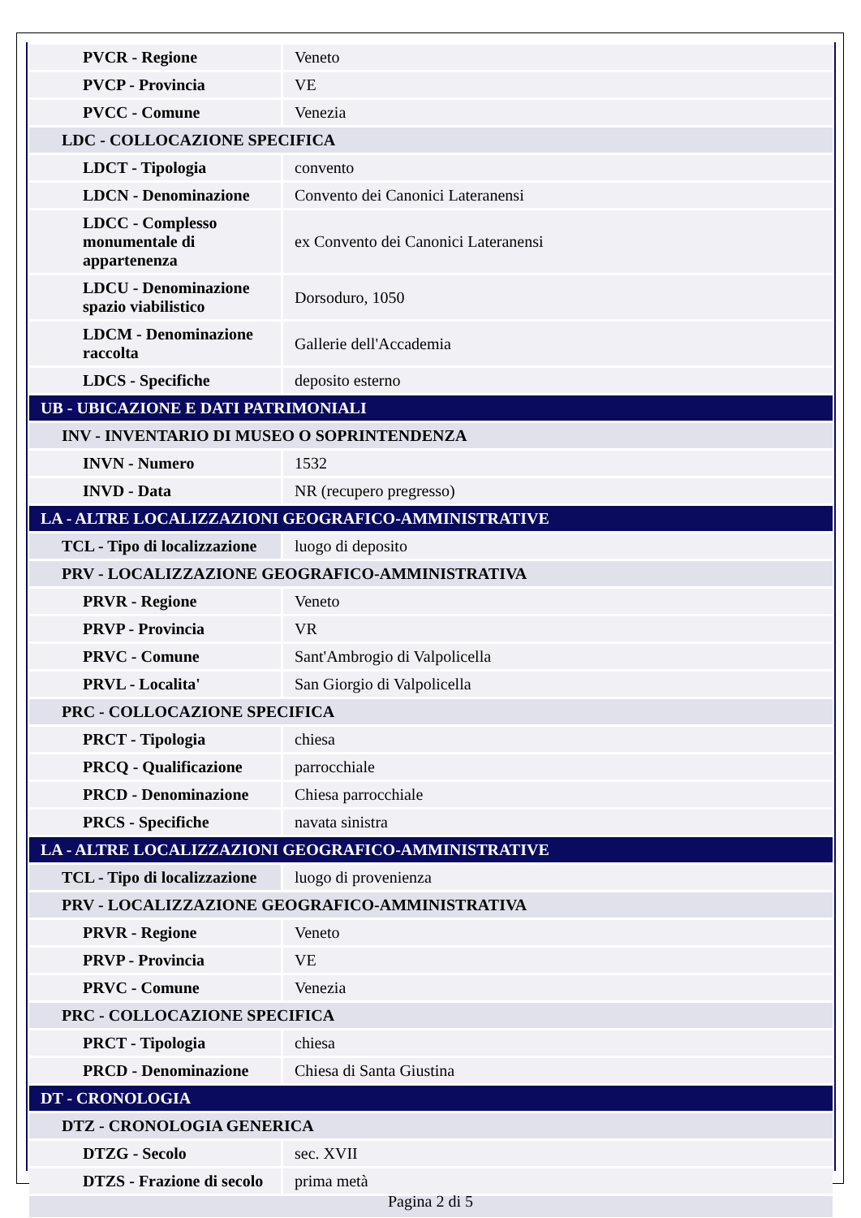| PVCR - Regione | Veneto |
| PVCP - Provincia | VE |
| PVCC - Comune | Venezia |
| LDC - COLLOCAZIONE SPECIFICA | |
| LDCT - Tipologia | convento |
| LDCN - Denominazione | Convento dei Canonici Lateranensi |
| LDCC - Complesso monumentale di appartenenza | ex Convento dei Canonici Lateranensi |
| LDCU - Denominazione spazio viabilistico | Dorsoduro, 1050 |
| LDCM - Denominazione raccolta | Gallerie dell'Accademia |
| LDCS - Specifiche | deposito esterno |
| UB - UBICAZIONE E DATI PATRIMONIALI | |
| INV - INVENTARIO DI MUSEO O SOPRINTENDENZA | |
| INVN - Numero | 1532 |
| INVD - Data | NR (recupero pregresso) |
| LA - ALTRE LOCALIZZAZIONI GEOGRAFICO-AMMINISTRATIVE | |
| TCL - Tipo di localizzazione | luogo di deposito |
| PRV - LOCALIZZAZIONE GEOGRAFICO-AMMINISTRATIVA | |
| PRVR - Regione | Veneto |
| PRVP - Provincia | VR |
| PRVC - Comune | Sant'Ambrogio di Valpolicella |
| PRVL - Localita' | San Giorgio di Valpolicella |
| PRC - COLLOCAZIONE SPECIFICA | |
| PRCT - Tipologia | chiesa |
| PRCQ - Qualificazione | parrocchiale |
| PRCD - Denominazione | Chiesa parrocchiale |
| PRCS - Specifiche | navata sinistra |
| LA - ALTRE LOCALIZZAZIONI GEOGRAFICO-AMMINISTRATIVE | |
| TCL - Tipo di localizzazione | luogo di provenienza |
| PRV - LOCALIZZAZIONE GEOGRAFICO-AMMINISTRATIVA | |
| PRVR - Regione | Veneto |
| PRVP - Provincia | VE |
| PRVC - Comune | Venezia |
| PRC - COLLOCAZIONE SPECIFICA | |
| PRCT - Tipologia | chiesa |
| PRCD - Denominazione | Chiesa di Santa Giustina |
| DT - CRONOLOGIA | |
| DTZ - CRONOLOGIA GENERICA | |
| DTZG - Secolo | sec. XVII |
| DTZS - Frazione di secolo | prima metà |
Pagina 2 di 5